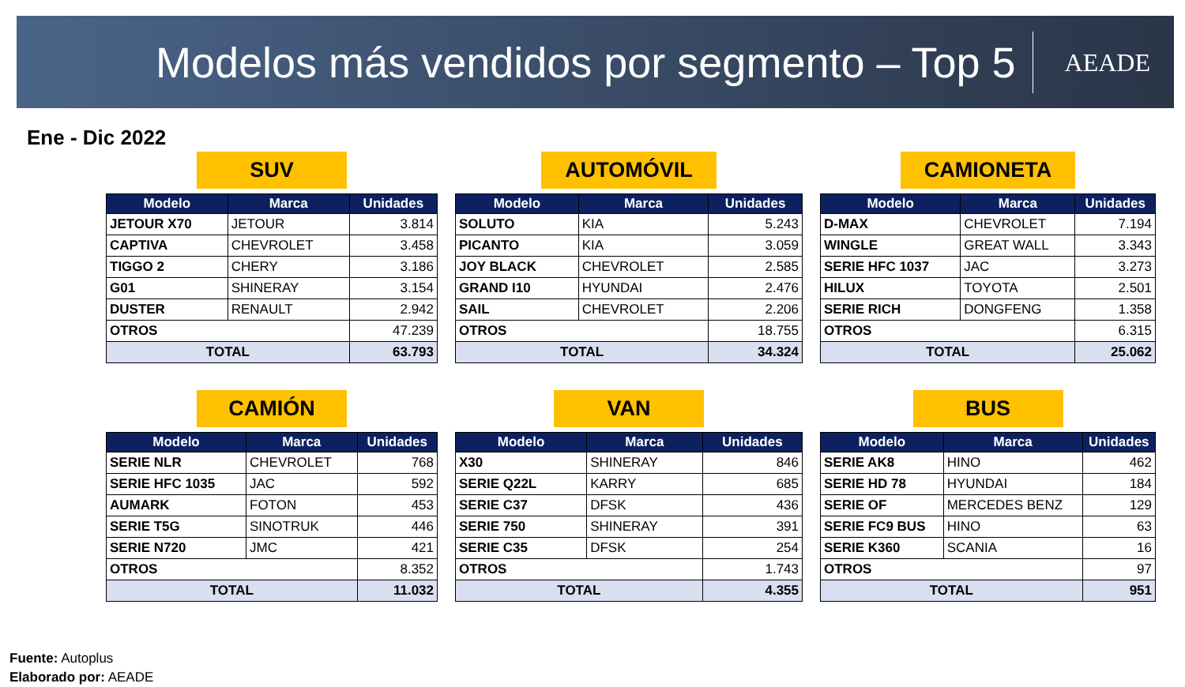Modelos más vendidos por segmento – Top 5
AEADE
Ene - Dic 2022
SUV
| Modelo | Marca | Unidades |
| --- | --- | --- |
| JETOUR X70 | JETOUR | 3.814 |
| CAPTIVA | CHEVROLET | 3.458 |
| TIGGO 2 | CHERY | 3.186 |
| G01 | SHINERAY | 3.154 |
| DUSTER | RENAULT | 2.942 |
| OTROS | | 47.239 |
| TOTAL | | 63.793 |
AUTOMÓVIL
| Modelo | Marca | Unidades |
| --- | --- | --- |
| SOLUTO | KIA | 5.243 |
| PICANTO | KIA | 3.059 |
| JOY BLACK | CHEVROLET | 2.585 |
| GRAND I10 | HYUNDAI | 2.476 |
| SAIL | CHEVROLET | 2.206 |
| OTROS | | 18.755 |
| TOTAL | | 34.324 |
CAMIONETA
| Modelo | Marca | Unidades |
| --- | --- | --- |
| D-MAX | CHEVROLET | 7.194 |
| WINGLE | GREAT WALL | 3.343 |
| SERIE HFC 1037 | JAC | 3.273 |
| HILUX | TOYOTA | 2.501 |
| SERIE RICH | DONGFENG | 1.358 |
| OTROS | | 6.315 |
| TOTAL | | 25.062 |
CAMIÓN
| Modelo | Marca | Unidades |
| --- | --- | --- |
| SERIE NLR | CHEVROLET | 768 |
| SERIE HFC 1035 | JAC | 592 |
| AUMARK | FOTON | 453 |
| SERIE T5G | SINOTRUK | 446 |
| SERIE N720 | JMC | 421 |
| OTROS | | 8.352 |
| TOTAL | | 11.032 |
VAN
| Modelo | Marca | Unidades |
| --- | --- | --- |
| X30 | SHINERAY | 846 |
| SERIE Q22L | KARRY | 685 |
| SERIE C37 | DFSK | 436 |
| SERIE 750 | SHINERAY | 391 |
| SERIE C35 | DFSK | 254 |
| OTROS | | 1.743 |
| TOTAL | | 4.355 |
BUS
| Modelo | Marca | Unidades |
| --- | --- | --- |
| SERIE AK8 | HINO | 462 |
| SERIE HD 78 | HYUNDAI | 184 |
| SERIE OF | MERCEDES BENZ | 129 |
| SERIE FC9 BUS | HINO | 63 |
| SERIE K360 | SCANIA | 16 |
| OTROS | | 97 |
| TOTAL | | 951 |
Fuente: Autoplus
Elaborado por: AEADE